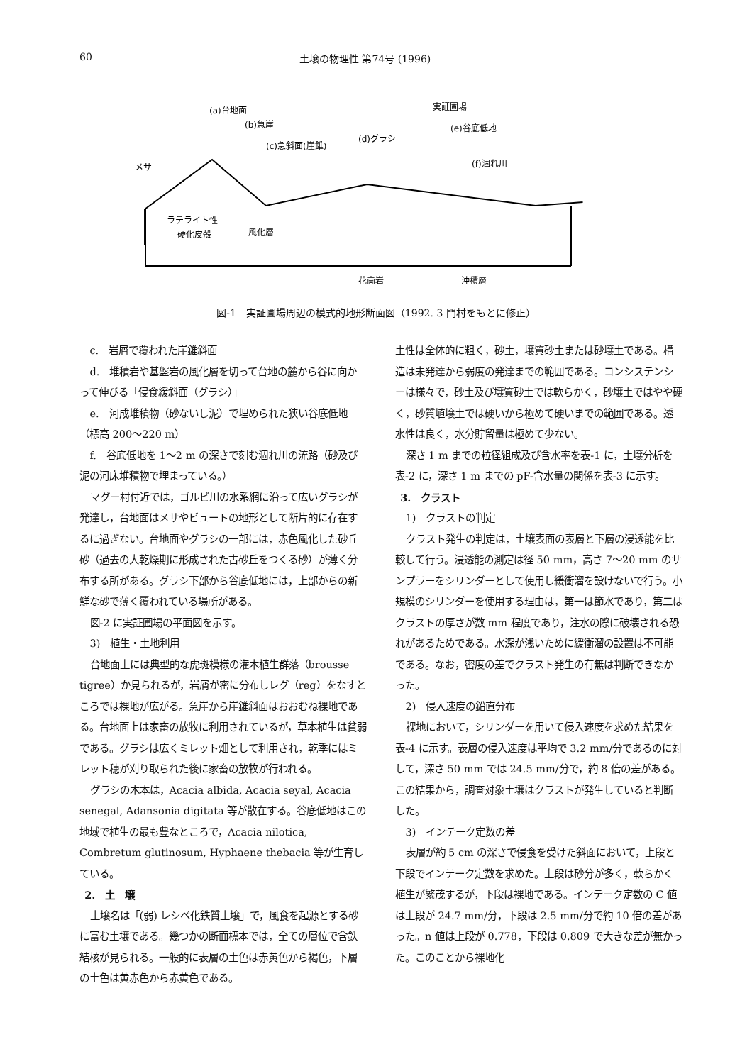60 土壌の物理性 第74号 (1996)
(a)台地面
(b)急崖
(c)急斜面(崖錐)
(d)グラシ
実証圃場
(e)谷底低地
(f)涸れ川
メサ
ラテライト性
硬化皮殻
風化層
花崗岩
沖積層
図-1　実証圃場周辺の模式的地形断面図（1992. 3 門村をもとに修正）
c.　岩屑で覆われた崖錐斜面
d.　堆積岩や基盤岩の風化層を切って台地の麓から谷に向かって伸びる「侵食緩斜面（グラシ）」
e.　河成堆積物（砂ないし泥）で埋められた狭い谷底低地（標高 200〜220 m）
f.　谷底低地を 1〜2 m の深さで刻む涸れ川の流路（砂及び泥の河床堆積物で埋まっている。）
マグー村付近では，ゴルビ川の水系網に沿って広いグラシが発達し，台地面はメサやビュートの地形として断片的に存在するに過ぎない。台地面やグラシの一部には，赤色風化した砂丘砂（過去の大乾燥期に形成された古砂丘をつくる砂）が薄く分布する所がある。グラシ下部から谷底低地には，上部からの新鮮な砂で薄く覆われている場所がある。
図-2 に実証圃場の平面図を示す。
3)　植生・土地利用
台地面上には典型的な虎斑模様の潅木植生群落（brousse tigree）か見られるが，岩屑が密に分布しレグ（reg）をなすところでは裸地が広がる。急崖から崖錐斜面はおおむね裸地である。台地面上は家畜の放牧に利用されているが，草本植生は貧弱である。グラシは広くミレット畑として利用され，乾季にはミレット穂が刈り取られた後に家畜の放牧が行われる。
グラシの木本は，Acacia albida, Acacia seyal, Acacia senegal, Adansonia digitata 等が散在する。谷底低地はこの地域で植生の最も豊なところで，Acacia nilotica, Combretum glutinosum, Hyphaene thebacia 等が生育している。
2.　土　壌
土壌名は「(弱) レシベ化鉄質土壌」で，風食を起源とする砂に富む土壌である。幾つかの断面標本では，全ての層位で含鉄結核が見られる。一般的に表層の土色は赤黄色から褐色，下層の土色は黄赤色から赤黄色である。
土性は全体的に粗く，砂土，壌質砂土または砂壌土である。構造は未発達から弱度の発達までの範囲である。コンシステンシーは様々で，砂土及び壌質砂土では軟らかく，砂壌土ではやや硬く，砂質埴壌土では硬いから極めて硬いまでの範囲である。透水性は良く，水分貯留量は極めて少ない。
深さ 1 m までの粒径組成及び含水率を表-1 に，土壌分析を表-2 に，深さ 1 m までの pF-含水量の関係を表-3 に示す。
3.　クラスト
1)　クラストの判定
クラスト発生の判定は，土壌表面の表層と下層の浸透能を比較して行う。浸透能の測定は径 50 mm，高さ 7〜20 mm のサンプラーをシリンダーとして使用し緩衝溜を設けないで行う。小規模のシリンダーを使用する理由は，第一は節水であり，第二はクラストの厚さが数 mm 程度であり，注水の際に破壊される恐れがあるためである。水深が浅いために緩衝溜の設置は不可能である。なお，密度の差でクラスト発生の有無は判断できなかった。
2)　侵入速度の鉛直分布
裸地において，シリンダーを用いて侵入速度を求めた結果を表-4 に示す。表層の侵入速度は平均で 3.2 mm/分であるのに対して，深さ 50 mm では 24.5 mm/分で，約 8 倍の差がある。この結果から，調査対象土壌はクラストが発生していると判断した。
3)　インテーク定数の差
表層が約 5 cm の深さで侵食を受けた斜面において，上段と下段でインテーク定数を求めた。上段は砂分が多く，軟らかく植生が繁茂するが，下段は裸地である。インテーク定数の C 値は上段が 24.7 mm/分，下段は 2.5 mm/分で約 10 倍の差があった。n 値は上段が 0.778，下段は 0.809 で大きな差が無かった。このことから裸地化